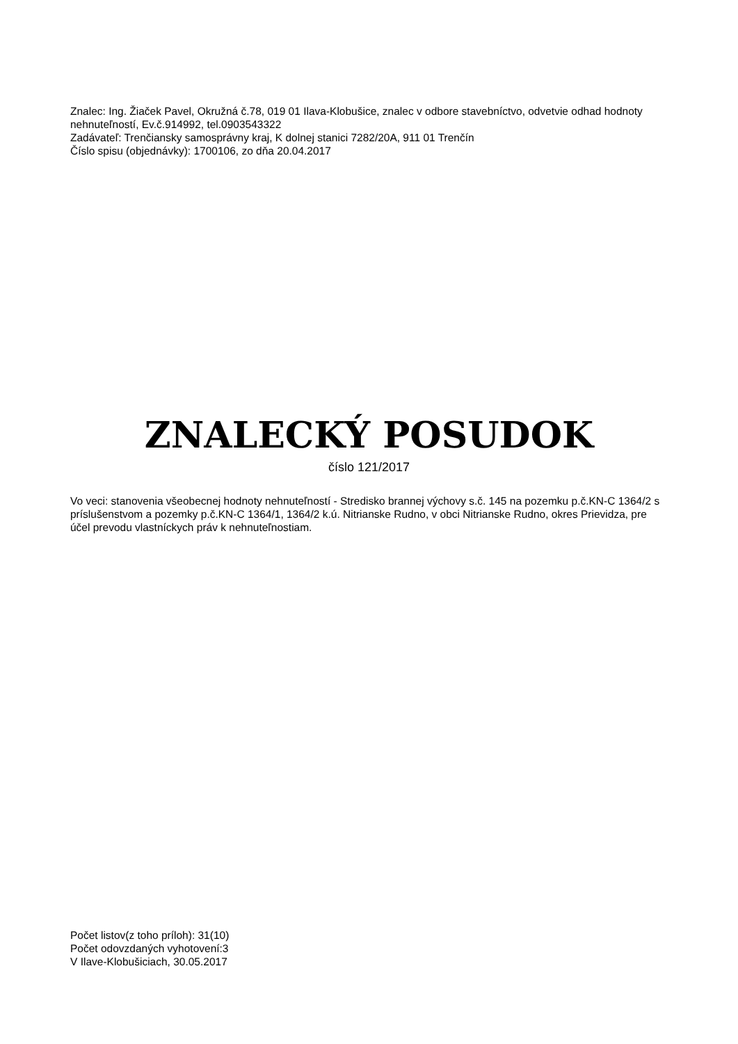Znalec: Ing. Žiaček Pavel, Okružná č.78, 019 01 Ilava-Klobušice, znalec v odbore stavebníctvo, odvetvie odhad hodnoty nehnuteľností, Ev.č.914992, tel.0903543322
Zadávateľ: Trenčiansky samosprávny kraj, K dolnej stanici 7282/20A, 911 01 Trenčín
Číslo spisu (objednávky): 1700106, zo dňa 20.04.2017
ZNALECKÝ POSUDOK
číslo 121/2017
Vo veci: stanovenia všeobecnej hodnoty nehnuteľností - Stredisko brannej výchovy s.č. 145 na pozemku p.č.KN-C 1364/2 s príslušenstvom a pozemky p.č.KN-C 1364/1, 1364/2 k.ú. Nitrianske Rudno, v obci Nitrianske Rudno, okres Prievidza, pre účel prevodu vlastníckych práv k nehnuteľnostiam.
Počet listov(z toho príloh): 31(10)
Počet odovzdaných vyhotovení:3
V Ilave-Klobušiciach, 30.05.2017